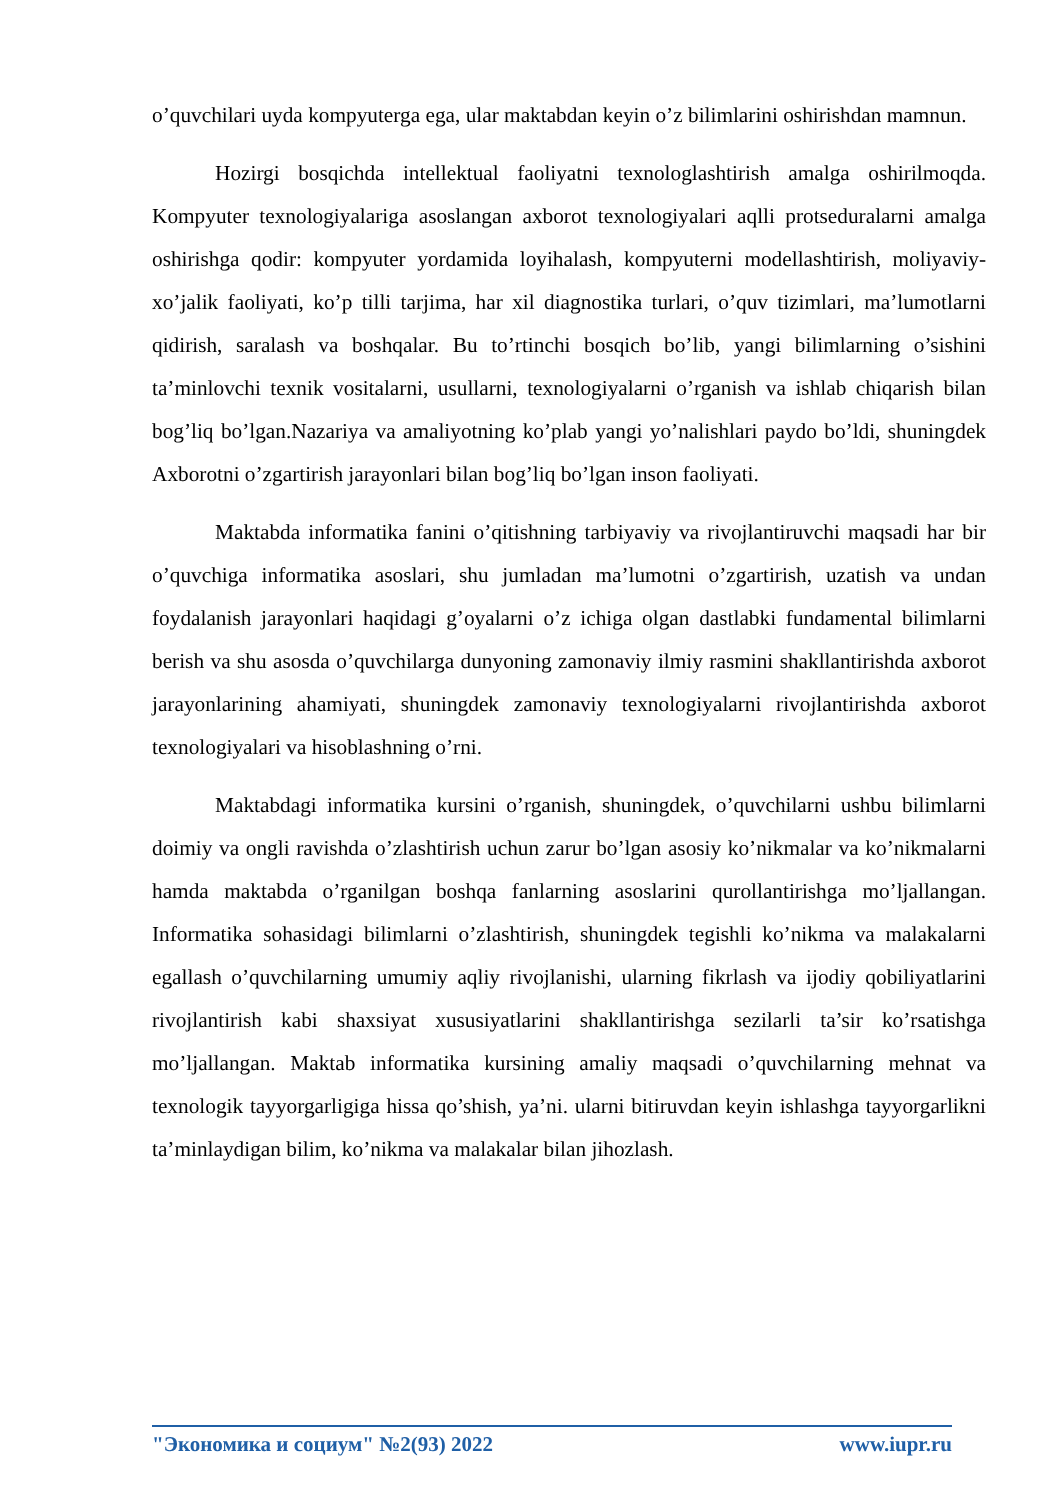o’quvchilari uyda kompyuterga ega, ular maktabdan keyin o’z bilimlarini oshirishdan mamnun.
Hozirgi bosqichda intellektual faoliyatni texnologlashtirish amalga oshirilmoqda. Kompyuter texnologiyalariga asoslangan axborot texnologiyalari aqlli protseduralarni amalga oshirishga qodir: kompyuter yordamida loyihalash, kompyuterni modellashtirish, moliyaviy-xo’jalik faoliyati, ko’p tilli tarjima, har xil diagnostika turlari, o’quv tizimlari, ma’lumotlarni qidirish, saralash va boshqalar. Bu to’rtinchi bosqich bo’lib, yangi bilimlarning o’sishini ta’minlovchi texnik vositalarni, usullarni, texnologiyalarni o’rganish va ishlab chiqarish bilan bog’liq bo’lgan.Nazariya va amaliyotning ko’plab yangi yo’nalishlari paydo bo’ldi, shuningdek Axborotni o’zgartirish jarayonlari bilan bog’liq bo’lgan inson faoliyati.
Maktabda informatika fanini o’qitishning tarbiyaviy va rivojlantiruvchi maqsadi har bir o’quvchiga informatika asoslari, shu jumladan ma’lumotni o’zgartirish, uzatish va undan foydalanish jarayonlari haqidagi g’oyalarni o’z ichiga olgan dastlabki fundamental bilimlarni berish va shu asosda o’quvchilarga dunyoning zamonaviy ilmiy rasmini shakllantirishda axborot jarayonlarining ahamiyati, shuningdek zamonaviy texnologiyalarni rivojlantirishda axborot texnologiyalari va hisoblashning o’rni.
Maktabdagi informatika kursini o’rganish, shuningdek, o’quvchilarni ushbu bilimlarni doimiy va ongli ravishda o’zlashtirish uchun zarur bo’lgan asosiy ko’nikmalar va ko’nikmalarni hamda maktabda o’rganilgan boshqa fanlarning asoslarini qurollantirishga mo’ljallangan. Informatika sohasidagi bilimlarni o’zlashtirish, shuningdek tegishli ko’nikma va malakalarni egallash o’quvchilarning umumiy aqliy rivojlanishi, ularning fikrlash va ijodiy qobiliyatlarini rivojlantirish kabi shaxsiyat xususiyatlarini shakllantirishga sezilarli ta’sir ko’rsatishga mo’ljallangan. Maktab informatika kursining amaliy maqsadi o’quvchilarning mehnat va texnologik tayyorgarligiga hissa qo’shish, ya’ni. ularni bitiruvdan keyin ishlashga tayyorgarlikni ta’minlaydigan bilim, ko’nikma va malakalar bilan jihozlash.
"Экономика и социум" №2(93) 2022 www.iupr.ru